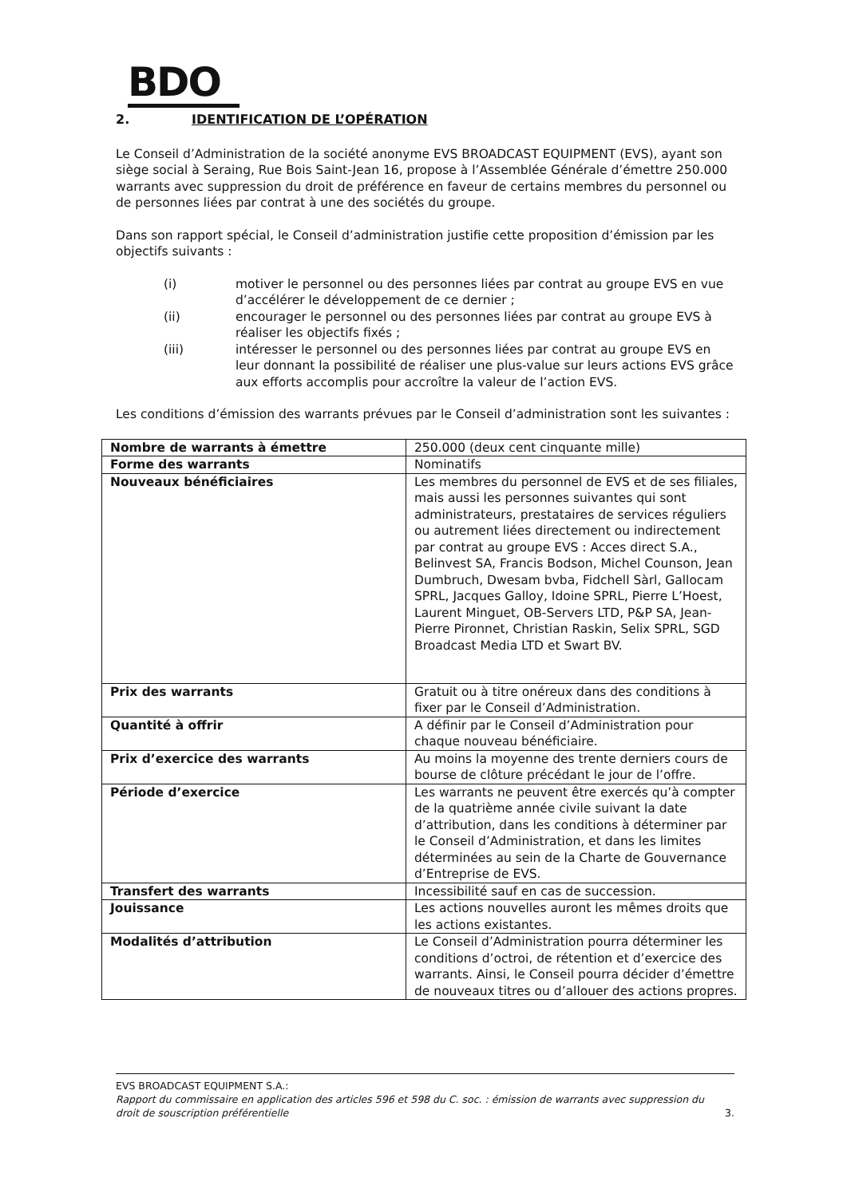BDO
2. IDENTIFICATION DE L’OPÉRATION
Le Conseil d’Administration de la société anonyme EVS BROADCAST EQUIPMENT (EVS), ayant son siège social à Seraing, Rue Bois Saint-Jean 16, propose à l’Assemblée Générale d’émettre 250.000 warrants avec suppression du droit de préférence en faveur de certains membres du personnel ou de personnes liées par contrat à une des sociétés du groupe.
Dans son rapport spécial, le Conseil d’administration justifie cette proposition d’émission par les objectifs suivants :
(i) motiver le personnel ou des personnes liées par contrat au groupe EVS en vue d’accélérer le développement de ce dernier ;
(ii) encourager le personnel ou des personnes liées par contrat au groupe EVS à réaliser les objectifs fixés ;
(iii) intéresser le personnel ou des personnes liées par contrat au groupe EVS en leur donnant la possibilité de réaliser une plus-value sur leurs actions EVS grâce aux efforts accomplis pour accroître la valeur de l’action EVS.
Les conditions d’émission des warrants prévues par le Conseil d’administration sont les suivantes :
| Nombre de warrants à émettre | 250.000 (deux cent cinquante mille) |
| Forme des warrants | Nominatifs |
| Nouveaux bénéficiaires | Les membres du personnel de EVS et de ses filiales, mais aussi les personnes suivantes qui sont administrateurs, prestataires de services réguliers ou autrement liées directement ou indirectement par contrat au groupe EVS : Acces direct S.A., Belinvest SA, Francis Bodson, Michel Counson, Jean Dumbruch, Dwesam bvba, Fidchell Sàrl, Gallocam SPRL, Jacques Galloy, Idoine SPRL, Pierre L’Hoest, Laurent Minguet, OB-Servers LTD, P&P SA, Jean-Pierre Pironnet, Christian Raskin, Selix SPRL, SGD Broadcast Media LTD et Swart BV. |
| Prix des warrants | Gratuit ou à titre onéreux dans des conditions à fixer par le Conseil d’Administration. |
| Quantité à offrir | A définir par le Conseil d’Administration pour chaque nouveau bénéficiaire. |
| Prix d’exercice des warrants | Au moins la moyenne des trente derniers cours de bourse de clôture précédant le jour de l’offre. |
| Période d’exercice | Les warrants ne peuvent être exercés qu’à compter de la quatrième année civile suivant la date d’attribution, dans les conditions à déterminer par le Conseil d’Administration, et dans les limites déterminées au sein de la Charte de Gouvernance d’Entreprise de EVS. |
| Transfert des warrants | Incessibilité sauf en cas de succession. |
| Jouissance | Les actions nouvelles auront les mêmes droits que les actions existantes. |
| Modalités d’attribution | Le Conseil d’Administration pourra déterminer les conditions d’octroi, de rétention et d’exercice des warrants. Ainsi, le Conseil pourra décider d’émettre de nouveaux titres ou d’allouer des actions propres. |
EVS BROADCAST EQUIPMENT S.A.:
Rapport du commissaire en application des articles 596 et 598 du C. soc. : émission de warrants avec suppression du
droit de souscription préférentielle 3.